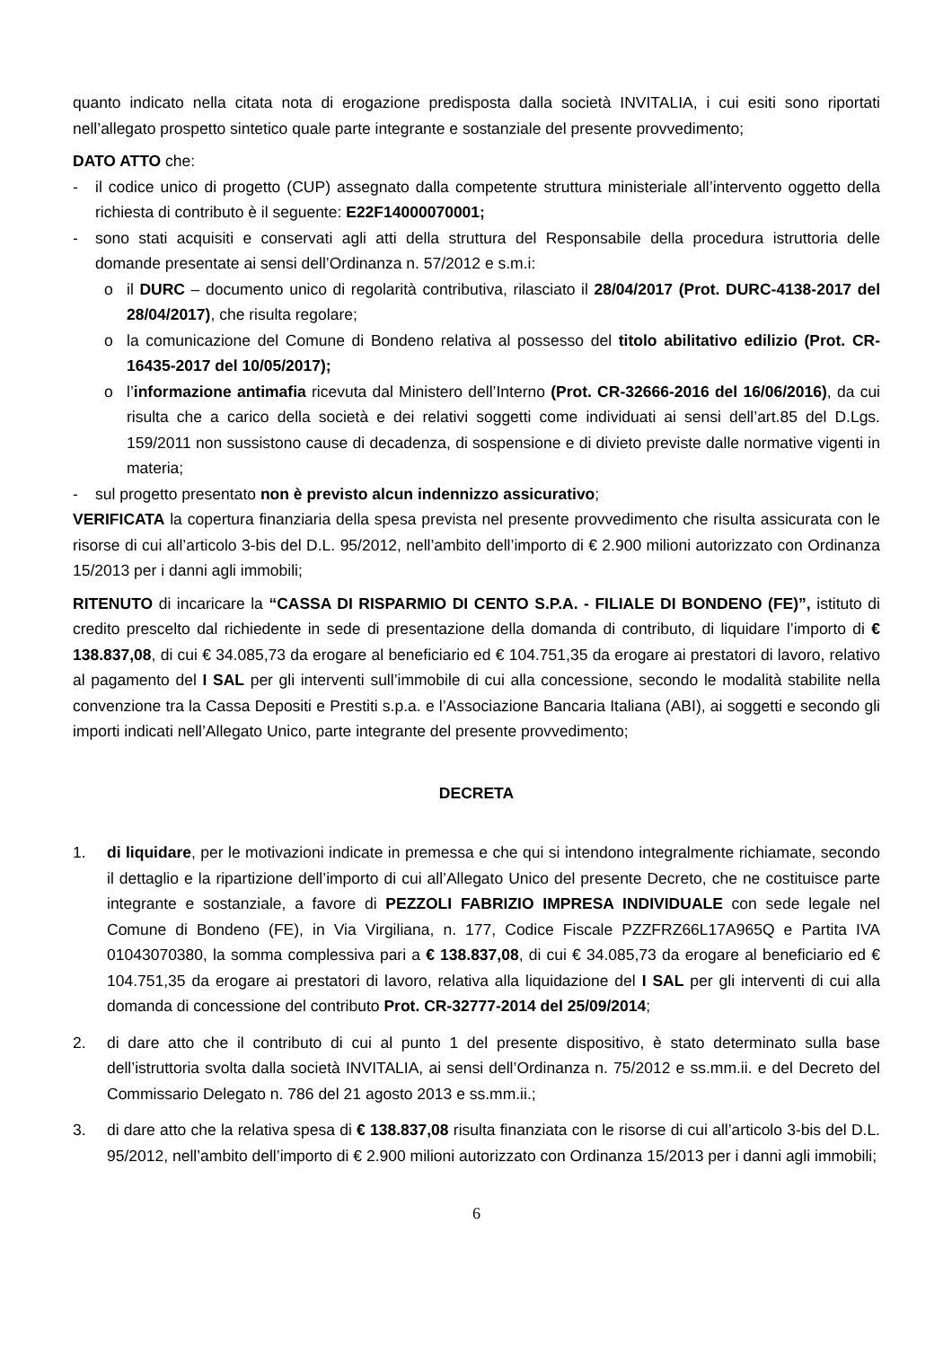quanto indicato nella citata nota di erogazione predisposta dalla società INVITALIA, i cui esiti sono riportati nell’allegato prospetto sintetico quale parte integrante e sostanziale del presente provvedimento;
DATO ATTO che:
- il codice unico di progetto (CUP) assegnato dalla competente struttura ministeriale all’intervento oggetto della richiesta di contributo è il seguente: E22F14000070001;
- sono stati acquisiti e conservati agli atti della struttura del Responsabile della procedura istruttoria delle domande presentate ai sensi dell’Ordinanza n. 57/2012 e s.m.i:
o il DURC – documento unico di regolarità contributiva, rilasciato il 28/04/2017 (Prot. DURC-4138-2017 del 28/04/2017), che risulta regolare;
o la comunicazione del Comune di Bondeno relativa al possesso del titolo abilitativo edilizio (Prot. CR-16435-2017 del 10/05/2017);
o l’informazione antimafia ricevuta dal Ministero dell’Interno (Prot. CR-32666-2016 del 16/06/2016), da cui risulta che a carico della società e dei relativi soggetti come individuati ai sensi dell’art.85 del D.Lgs. 159/2011 non sussistono cause di decadenza, di sospensione e di divieto previste dalle normative vigenti in materia;
- sul progetto presentato non è previsto alcun indennizzo assicurativo;
VERIFICATA la copertura finanziaria della spesa prevista nel presente provvedimento che risulta assicurata con le risorse di cui all’articolo 3-bis del D.L. 95/2012, nell’ambito dell’importo di € 2.900 milioni autorizzato con Ordinanza 15/2013 per i danni agli immobili;
RITENUTO di incaricare la “CASSA DI RISPARMIO DI CENTO S.P.A. - FILIALE DI BONDENO (FE)”, istituto di credito prescelto dal richiedente in sede di presentazione della domanda di contributo, di liquidare l’importo di € 138.837,08, di cui € 34.085,73 da erogare al beneficiario ed € 104.751,35 da erogare ai prestatori di lavoro, relativo al pagamento del I SAL per gli interventi sull’immobile di cui alla concessione, secondo le modalità stabilite nella convenzione tra la Cassa Depositi e Prestiti s.p.a. e l’Associazione Bancaria Italiana (ABI), ai soggetti e secondo gli importi indicati nell’Allegato Unico, parte integrante del presente provvedimento;
DECRETA
1. di liquidare, per le motivazioni indicate in premessa e che qui si intendono integralmente richiamate, secondo il dettaglio e la ripartizione dell’importo di cui all’Allegato Unico del presente Decreto, che ne costituisce parte integrante e sostanziale, a favore di PEZZOLI FABRIZIO IMPRESA INDIVIDUALE con sede legale nel Comune di Bondeno (FE), in Via Virgiliana, n. 177, Codice Fiscale PZZFRZ66L17A965Q e Partita IVA 01043070380, la somma complessiva pari a € 138.837,08, di cui € 34.085,73 da erogare al beneficiario ed € 104.751,35 da erogare ai prestatori di lavoro, relativa alla liquidazione del I SAL per gli interventi di cui alla domanda di concessione del contributo Prot. CR-32777-2014 del 25/09/2014;
2. di dare atto che il contributo di cui al punto 1 del presente dispositivo, è stato determinato sulla base dell’istruttoria svolta dalla società INVITALIA, ai sensi dell’Ordinanza n. 75/2012 e ss.mm.ii. e del Decreto del Commissario Delegato n. 786 del 21 agosto 2013 e ss.mm.ii.;
3. di dare atto che la relativa spesa di € 138.837,08 risulta finanziata con le risorse di cui all’articolo 3-bis del D.L. 95/2012, nell’ambito dell’importo di € 2.900 milioni autorizzato con Ordinanza 15/2013 per i danni agli immobili;
6